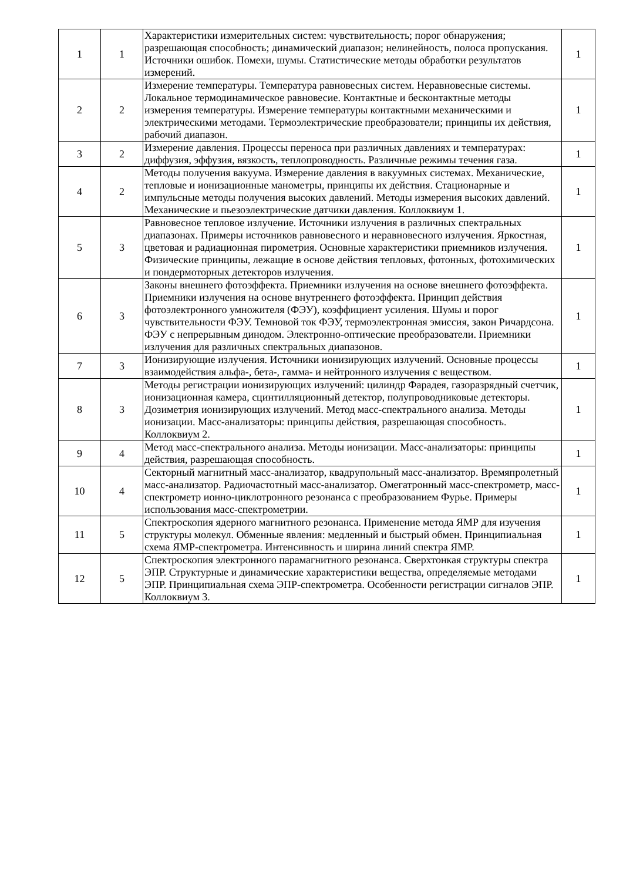| 1 | 1 | Характеристики измерительных систем: чувствительность; порог обнаружения; разрешающая способность; динамический диапазон; нелинейность, полоса пропускания. Источники ошибок. Помехи, шумы. Статистические методы обработки результатов измерений. | 1 |
| 2 | 2 | Измерение температуры. Температура равновесных систем. Неравновесные системы. Локальное термодинамическое равновесие. Контактные и бесконтактные методы измерения температуры. Измерение температуры контактными механическими и электрическими методами. Термоэлектрические преобразователи; принципы их действия, рабочий диапазон. | 1 |
| 3 | 2 | Измерение давления. Процессы переноса при различных давлениях и температурах: диффузия, эффузия, вязкость, теплопроводность. Различные режимы течения газа. | 1 |
| 4 | 2 | Методы получения вакуума. Измерение давления в вакуумных системах. Механические, тепловые и ионизационные манометры, принципы их действия. Стационарные и импульсные методы получения высоких давлений. Методы измерения высоких давлений. Механические и пьезоэлектрические датчики давления. Коллоквиум 1. | 1 |
| 5 | 3 | Равновесное тепловое излучение. Источники излучения в различных спектральных диапазонах. Примеры источников равновесного и неравновесного излучения. Яркостная, цветовая и радиационная пирометрия. Основные характеристики приемников излучения. Физические принципы, лежащие в основе действия тепловых, фотонных, фотохимических и пондермоторных детекторов излучения. | 1 |
| 6 | 3 | Законы внешнего фотоэффекта. Приемники излучения на основе внешнего фотоэффекта. Приемники излучения на основе внутреннего фотоэффекта. Принцип действия фотоэлектронного умножителя (ФЭУ), коэффициент усиления. Шумы и порог чувствительности ФЭУ. Темновой ток ФЭУ, термоэлектронная эмиссия, закон Ричардсона. ФЭУ с непрерывным динодом. Электронно-оптические преобразователи. Приемники излучения для различных спектральных диапазонов. | 1 |
| 7 | 3 | Ионизирующие излучения. Источники ионизирующих излучений. Основные процессы взаимодействия альфа-, бета-, гамма- и нейтронного излучения с веществом. | 1 |
| 8 | 3 | Методы регистрации ионизирующих излучений: цилиндр Фарадея, газоразрядный счетчик, ионизационная камера, сцинтилляционный детектор, полупроводниковые детекторы. Дозиметрия ионизирующих излучений. Метод масс-спектрального анализа. Методы ионизации. Масс-анализаторы: принципы действия, разрешающая способность. Коллоквиум 2. | 1 |
| 9 | 4 | Метод масс-спектрального анализа. Методы ионизации. Масс-анализаторы: принципы действия, разрешающая способность. | 1 |
| 10 | 4 | Секторный магнитный масс-анализатор, квадрупольный масс-анализатор. Времяпролетный масс-анализатор. Радиочастотный масс-анализатор. Омегатронный масс-спектрометр, масс-спектрометр ионно-циклотронного резонанса с преобразованием Фурье. Примеры использования масс-спектрометрии. | 1 |
| 11 | 5 | Спектроскопия ядерного магнитного резонанса. Применение метода ЯМР для изучения структуры молекул. Обменные явления: медленный и быстрый обмен. Принципиальная схема ЯМР-спектрометра. Интенсивность и ширина линий спектра ЯМР. | 1 |
| 12 | 5 | Спектроскопия электронного парамагнитного резонанса. Сверхтонкая структуры спектра ЭПР. Структурные и динамические характеристики вещества, определяемые методами ЭПР. Принципиальная схема ЭПР-спектрометра. Особенности регистрации сигналов ЭПР. Коллоквиум 3. | 1 |